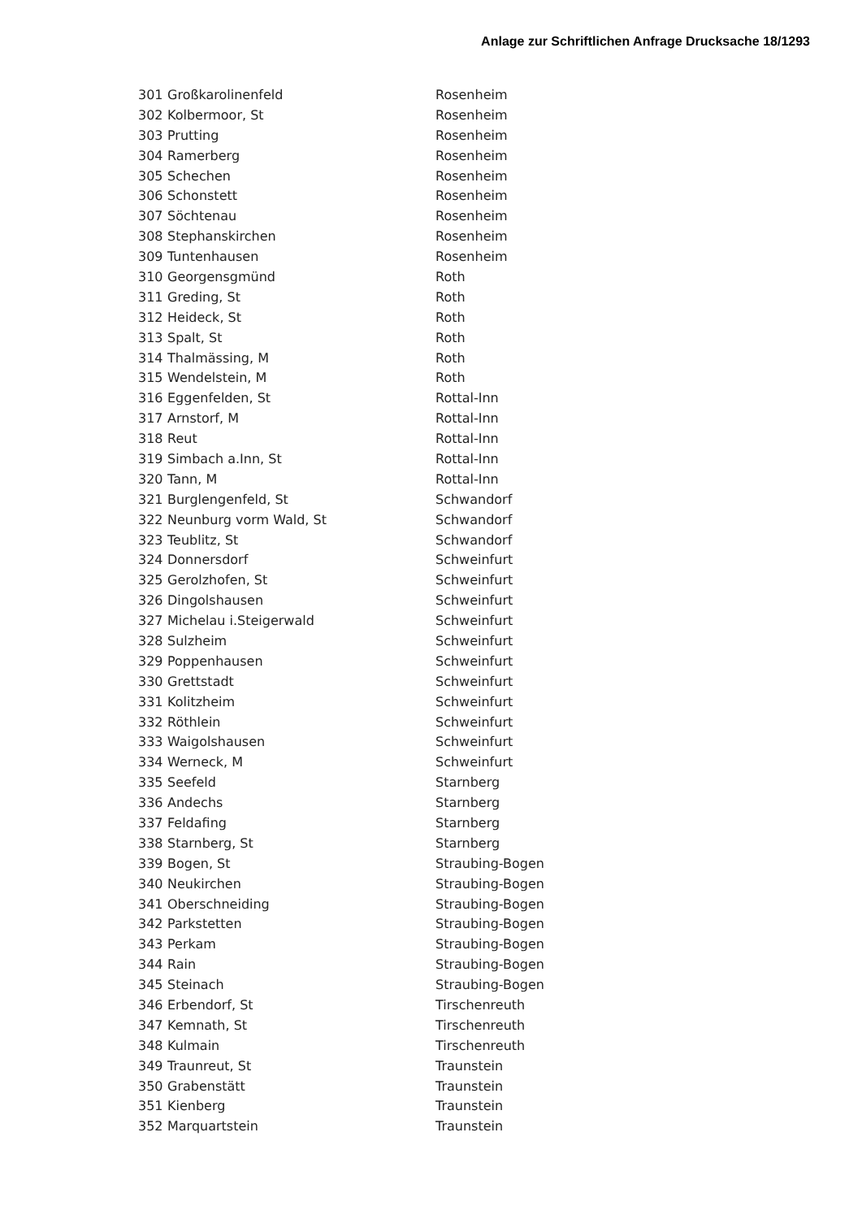Anlage zur Schriftlichen Anfrage Drucksache 18/1293
| 301 | Großkarolinenfeld | Rosenheim |
| 302 | Kolbermoor, St | Rosenheim |
| 303 | Prutting | Rosenheim |
| 304 | Ramerberg | Rosenheim |
| 305 | Schechen | Rosenheim |
| 306 | Schonstett | Rosenheim |
| 307 | Söchtenau | Rosenheim |
| 308 | Stephanskirchen | Rosenheim |
| 309 | Tuntenhausen | Rosenheim |
| 310 | Georgensgmünd | Roth |
| 311 | Greding, St | Roth |
| 312 | Heideck, St | Roth |
| 313 | Spalt, St | Roth |
| 314 | Thalmässing, M | Roth |
| 315 | Wendelstein, M | Roth |
| 316 | Eggenfelden, St | Rottal-Inn |
| 317 | Arnstorf, M | Rottal-Inn |
| 318 | Reut | Rottal-Inn |
| 319 | Simbach a.Inn, St | Rottal-Inn |
| 320 | Tann, M | Rottal-Inn |
| 321 | Burglengenfeld, St | Schwandorf |
| 322 | Neunburg vorm Wald, St | Schwandorf |
| 323 | Teublitz, St | Schwandorf |
| 324 | Donnersdorf | Schweinfurt |
| 325 | Gerolzhofen, St | Schweinfurt |
| 326 | Dingolshausen | Schweinfurt |
| 327 | Michelau i.Steigerwald | Schweinfurt |
| 328 | Sulzheim | Schweinfurt |
| 329 | Poppenhausen | Schweinfurt |
| 330 | Grettstadt | Schweinfurt |
| 331 | Kolitzheim | Schweinfurt |
| 332 | Röthlein | Schweinfurt |
| 333 | Waigolshausen | Schweinfurt |
| 334 | Werneck, M | Schweinfurt |
| 335 | Seefeld | Starnberg |
| 336 | Andechs | Starnberg |
| 337 | Feldafing | Starnberg |
| 338 | Starnberg, St | Starnberg |
| 339 | Bogen, St | Straubing-Bogen |
| 340 | Neukirchen | Straubing-Bogen |
| 341 | Oberschneiding | Straubing-Bogen |
| 342 | Parkstetten | Straubing-Bogen |
| 343 | Perkam | Straubing-Bogen |
| 344 | Rain | Straubing-Bogen |
| 345 | Steinach | Straubing-Bogen |
| 346 | Erbendorf, St | Tirschenreuth |
| 347 | Kemnath, St | Tirschenreuth |
| 348 | Kulmain | Tirschenreuth |
| 349 | Traunreut, St | Traunstein |
| 350 | Grabenstätt | Traunstein |
| 351 | Kienberg | Traunstein |
| 352 | Marquartstein | Traunstein |